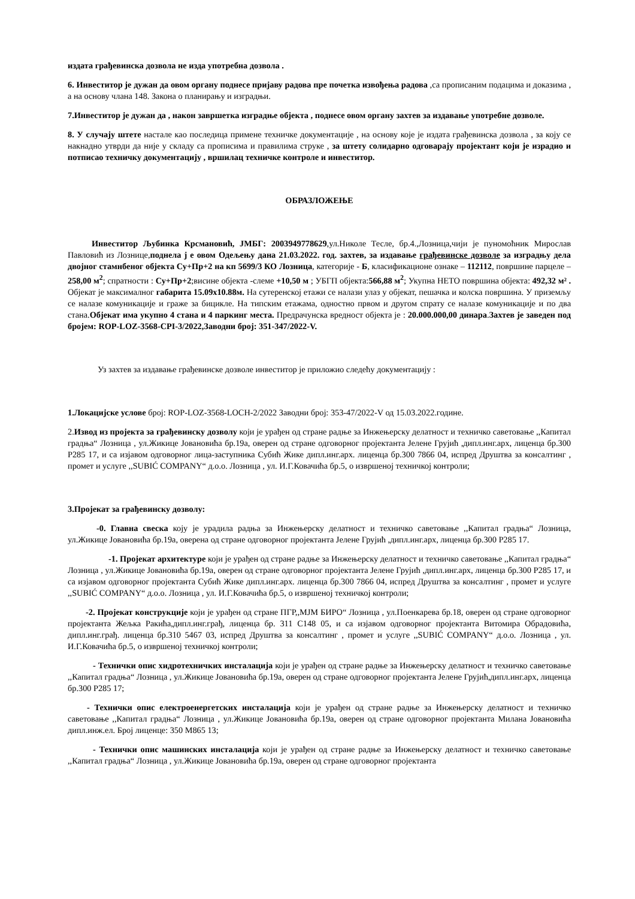издата грађевинска дозвола не изда употребна дозвола .
6. Инвеститор је дужан да овом органу поднесе пријаву радова пре почетка извођења радова ,са прописаним подацима и доказима , а на основу члана 148. Закона о планирању и изградњи.
7.Инвеститор је дужан да , након завршетка изградње објекта , поднесе овом органу захтев за издавање употребне дозволе.
8. У случају штете настале као последица примене техничке документације , на основу које је издата грађевинска дозвола , за коју се накнадно утврди да није у складу са прописима и правилима струке , за штету солидарно одговарају пројектант који је израдио и потписао техничку документацију , вршилац техничке контроле и инвеститор.
ОБРАЗЛОЖЕЊЕ
Инвеститор Љубинка Крсмановић, ЈМБГ: 2003949778629,ул.Николе Тесле, бр.4.,Лозница,чији је пуномоћник Мирослав Павловић из Лознице,поднела ј е овом Одељењу дана 21.03.2022. год. захтев, за издавање грађевинске дозволе за изградњу дела двојног стамнбеног објекта Су+Пр+2 на кп 5699/3 КО Лозница, категорије - Б, класификационе ознаке – 112112, површине парцеле – 258,00 м<sup>2</sup>; спратности : Су+Пр+2;висине објекта -слеме +10,50 м ; УБГП објекта:566,88 м<sup>2</sup>; Укупна НЕТО површина објекта: 492,32 м² . Објекат је максималног габарита 15.09x10.88м. На сутеренској етажи се налази улаз у објекат, пешачка и колска површина. У приземљу се налазе комуникације и граже за бицикле. На типским етажама, одностно првом и другом спрату се налазе комуникације и по два стана.Објекат има укупно 4 стана и 4 паркинг места. Предрачунска вредност објекта је : 20.000.000,00 динара.Захтев је заведен под бројем: ROP-LOZ-3568-CPI-3/2022,Заводни број: 351-347/2022-V.
Уз захтев за издавање грађевинске дозволе инвеститор је приложио следећу документацију :
1.Локацијске услове број: ROP-LOZ-3568-LOCH-2/2022 Заводни број: 353-47/2022-V од 15.03.2022.године.
2.Извод из пројекта за грађевинску дозволу који је урађен од стране радње за Инжењерску делатност и техничко саветовање ,,Капитал градња“ Лозница , ул.Жикице Јовановића бр.19а, оверен од стране одговорног пројектанта Јелене Грујић ,дипл.инг.арх, лиценца бр.300 P285 17, и са изјавом одговорног лица-заступника Субић Жике дипл.инг.арх. лиценца бр.300 7866 04, испред Друштва за консалтинг , промет и услуге ,,SUBIĆ COMPANY“ д.о.о. Лозница , ул. И.Г.Ковачића бр.5, о извршеној техничкој контроли;
3.Пројекат за грађевинску дозволу:
-0. Главна свеска коју је урадила радња за Инжењерску делатност и техничко саветовање ,,Капитал градња“ Лозница, ул.Жикице Јовановића бр.19а, оверена од стране одговорног пројектанта Јелене Грујић ,дипл.инг.арх, лиценца бр.300 P285 17.
-1. Пројекат архитектуре који је урађен од стране радње за Инжењерску делатност и техничко саветовање ,,Капитал градња“ Лозница , ул.Жикице Јовановића бр.19а, оверен од стране одговорног пројектанта Јелене Грујић ,дипл.инг.арх, лиценца бр.300 P285 17, и са изјавом одговорног пројектанта Субић Жике дипл.инг.арх. лиценца бр.300 7866 04, испред Друштва за консалтинг , промет и услуге ,,SUBIĆ COMPANY“ д.о.о. Лозница , ул. И.Г.Ковачића бр.5, о извршеној техничкој контроли;
-2. Пројекат конструкције који је урађен од стране ПГР,,МЈМ БИРО“ Лозница , ул.Поенкарева бр.18, оверен од стране одговорног пројектанта Жељка Ракића,дипл.инг.грађ, лиценца бр. 311 C148 05, и са изјавом одговорног пројектанта Витомира Обрадовића, дипл.инг.грађ. лиценца бр.310 5467 03, испред Друштва за консалтинг , промет и услуге ,,SUBIĆ COMPANY“ д.о.о. Лозница , ул. И.Г.Ковачића бр.5, о извршеној техничкој контроли;
- Технички опис хидротехничких инсталација који је урађен од стране радње за Инжењерску делатност и техничко саветовање ,,Капитал градња“ Лозница , ул.Жикице Јовановића бр.19а, оверен од стране одговорног пројектанта Јелене Грујић,дипл.инг.арх, лиценца бр.300 P285 17;
- Технички опис електроенергетских инсталација који је урађен од стране радње за Инжењерску делатност и техничко саветовање ,,Капитал градња“ Лозница , ул.Жикице Јовановића бр.19а, оверен од стране одговорног пројектанта Милана Јовановића дипл.инж.ел. Број лиценце: 350 M865 13;
- Технички опис машинских инсталација који је урађен од стране радње за Инжењерску делатност и техничко саветовање ,,Капитал градња“ Лозница , ул.Жикице Јовановића бр.19а, оверен од стране одговорног пројектанта